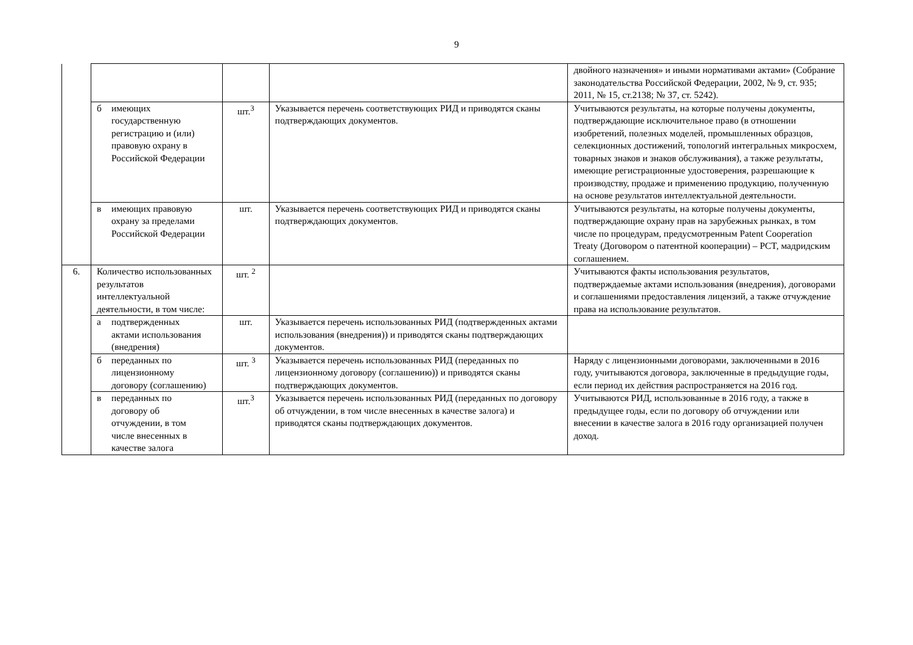9
| | | | | двойного назначения» и иными нормативами актами» (Собрание законодательства Российской Федерации, 2002, № 9, ст. 935; 2011, № 15, ст.2138; № 37, ст. 5242). |
| | б имеющих государственную регистрацию и (или) правовую охрану в Российской Федерации | шт.<sup>3</sup> | Указывается перечень соответствующих РИД и приводятся сканы подтверждающих документов. | Учитываются результаты, на которые получены документы, подтверждающие исключительное право (в отношении изобретений, полезных моделей, промышленных образцов, селекционных достижений, топологий интегральных микросхем, товарных знаков и знаков обслуживания), а также результаты, имеющие регистрационные удостоверения, разрешающие к производству, продаже и применению продукцию, полученную на основе результатов интеллектуальной деятельности. |
| | в имеющих правовую охрану за пределами Российской Федерации | шт. | Указывается перечень соответствующих РИД и приводятся сканы подтверждающих документов. | Учитываются результаты, на которые получены документы, подтверждающие охрану прав на зарубежных рынках, в том числе по процедурам, предусмотренным Patent Cooperation Treaty (Договором о патентной кооперации) – PCT, мадридским соглашением. |
| 6. | Количество использованных результатов интеллектуальной деятельности, в том числе: | шт. <sup>2</sup> | | Учитываются факты использования результатов, подтверждаемые актами использования (внедрения), договорами и соглашениями предоставления лицензий, а также отчуждение права на использование результатов. |
| | а подтвержденных актами использования (внедрения) | шт. | Указывается перечень использованных РИД (подтвержденных актами использования (внедрения)) и приводятся сканы подтверждающих документов. | |
| | б переданных по лицензионному договору (соглашению) | шт. <sup>3</sup> | Указывается перечень использованных РИД (переданных по лицензионному договору (соглашению)) и приводятся сканы подтверждающих документов. | Наряду с лицензионными договорами, заключенными в 2016 году, учитываются договора, заключенные в предыдущие годы, если период их действия распространяется на 2016 год. |
| | в переданных по договору об отчуждении, в том числе внесенных в качестве залога | шт.<sup>3</sup> | Указывается перечень использованных РИД (переданных по договору об отчуждении, в том числе внесенных в качестве залога) и приводятся сканы подтверждающих документов. | Учитываются РИД, использованные в 2016 году, а также в предыдущее годы, если по договору об отчуждении или внесении в качестве залога в 2016 году организацией получен доход. |